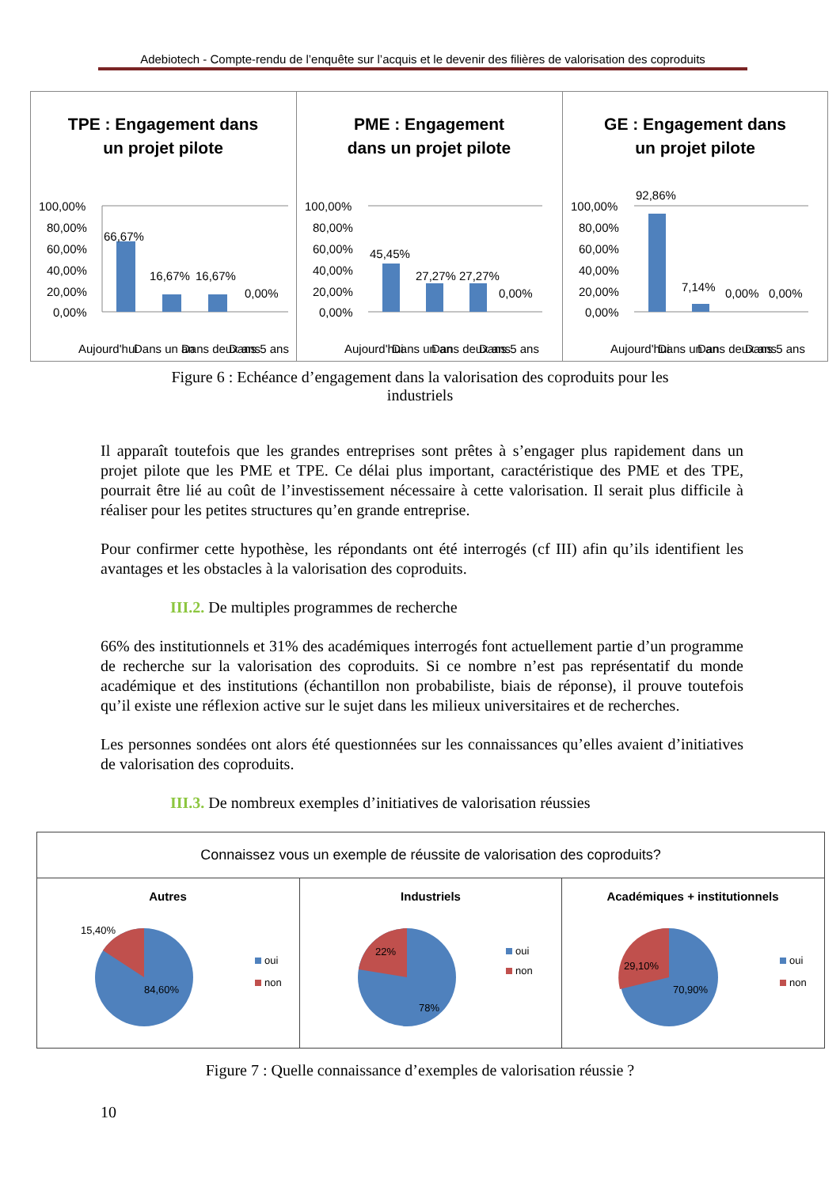Adebiotech - Compte-rendu de l’enquête sur l’acquis et le devenir des filières de valorisation des coproduits
TPE : Engagement dans
un projet pilote
100,00%
80,00%
60,00%
40,00%
20,00%
0,00%
66,67%
16,67%
16,67%
0,00%
Aujourd'hui
Dans un an
Dans deux ans
Dans 5 ans
PME : Engagement
dans un projet pilote
100,00%
80,00%
60,00%
40,00%
20,00%
0,00%
45,45%
27,27%
27,27%
0,00%
Aujourd'hui
Dans un an
Dans deux ans
Dans 5 ans
GE : Engagement dans
un projet pilote
100,00%
80,00%
60,00%
40,00%
20,00%
0,00%
92,86%
7,14%
0,00%
0,00%
Aujourd'hui
Dans un an
Dans deux ans
Dans 5 ans
Figure 6 : Echéance d’engagement dans la valorisation des coproduits pour les
industriels
Il apparaît toutefois que les grandes entreprises sont prêtes à s’engager plus rapidement dans un projet pilote que les PME et TPE. Ce délai plus important, caractéristique des PME et des TPE, pourrait être lié au coût de l’investissement nécessaire à cette valorisation. Il serait plus difficile à réaliser pour les petites structures qu’en grande entreprise.
Pour confirmer cette hypothèse, les répondants ont été interrogés (cf III) afin qu’ils identifient les avantages et les obstacles à la valorisation des coproduits.
III.2. De multiples programmes de recherche
66% des institutionnels et 31% des académiques interrogés font actuellement partie d’un programme de recherche sur la valorisation des coproduits. Si ce nombre n’est pas représentatif du monde académique et des institutions (échantillon non probabiliste, biais de réponse), il prouve toutefois qu’il existe une réflexion active sur le sujet dans les milieux universitaires et de recherches.
Les personnes sondées ont alors été questionnées sur les connaissances qu’elles avaient d’initiatives de valorisation des coproduits.
III.3. De nombreux exemples d’initiatives de valorisation réussies
Connaissez vous un exemple de réussite de valorisation des coproduits?
Autres
15,40%
84,60%
oui
non
Industriels
22%
78%
oui
non
Académiques + institutionnels
29,10%
70,90%
oui
non
Figure 7 : Quelle connaissance d’exemples de valorisation réussie ?
10